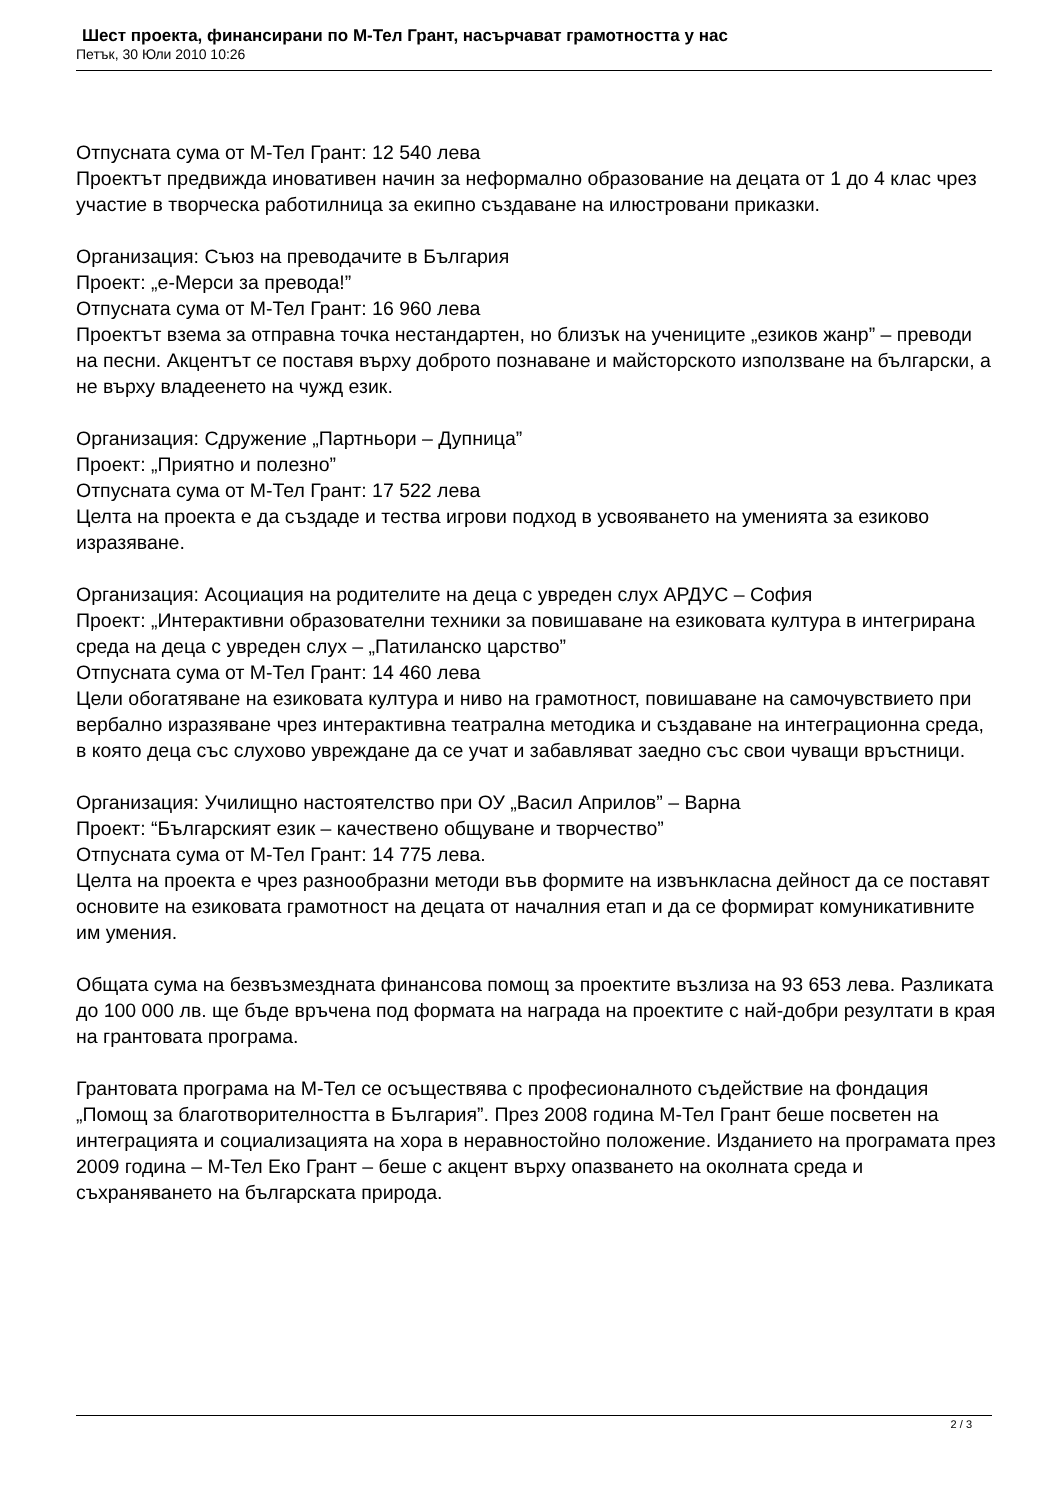Шест проекта, финансирани по М-Тел Грант, насърчават грамотността у нас
Петък, 30 Юли 2010 10:26
Отпусната сума от М-Тел Грант: 12 540 лева
Проектът предвижда иновативен начин за неформално образование на децата от 1 до 4 клас чрез участие в творческа работилница за екипно създаване на илюстровани приказки.
Организация: Съюз на преводачите в България
Проект: „е-Мерси за превода!”
Отпусната сума от М-Тел Грант: 16 960 лева
Проектът взема за отправна точка нестандартен, но близък на учениците „езиков жанр” – преводи на песни. Акцентът се поставя върху доброто познаване и майсторското използване на български, а не върху владеенето на чужд език.
Организация: Сдружение „Партньори – Дупница”
Проект: „Приятно и полезно”
Отпусната сума от М-Тел Грант: 17 522 лева
Целта на проекта е да създаде и тества игрови подход в усвояването на уменията за езиково изразяване.
Организация: Асоциация на родителите на деца с увреден слух АРДУС – София
Проект: „Интерактивни образователни техники за повишаване на езиковата култура в интегрирана среда на деца с увреден слух – „Патиланско царство”
Отпусната сума от М-Тел Грант: 14 460 лева
Цели обогатяване на езиковата култура и ниво на грамотност, повишаване на самочувствието при вербално изразяване чрез интерактивна театрална методика и създаване на интеграционна среда, в която деца със слухово увреждане да се учат и забавляват заедно със свои чуващи връстници.
Организация: Училищно настоятелство при ОУ „Васил Априлов” – Варна
Проект: “Българският език – качествено общуване и творчество”
Отпусната сума от М-Тел Грант: 14 775 лева.
Целта на проекта е чрез разнообразни методи във формите на извънкласна дейност да се поставят основите на езиковата грамотност на децата от началния етап и да се формират комуникативните им умения.
Общата сума на безвъзмездната финансова помощ за проектите възлиза на 93 653 лева. Разликата до 100 000 лв. ще бъде връчена под формата на награда на проектите с най-добри резултати в края на грантовата програма.
Грантовата програма на М-Тел се осъществява с професионалното съдействие на фондация „Помощ за благотворителността в България”. През 2008 година М-Тел Грант беше посветен на интеграцията и социализацията на хора в неравностойно положение. Изданието на програмата през 2009 година – М-Тел Еко Грант – беше с акцент върху опазването на околната среда и съхраняването на българската природа.
2 / 3